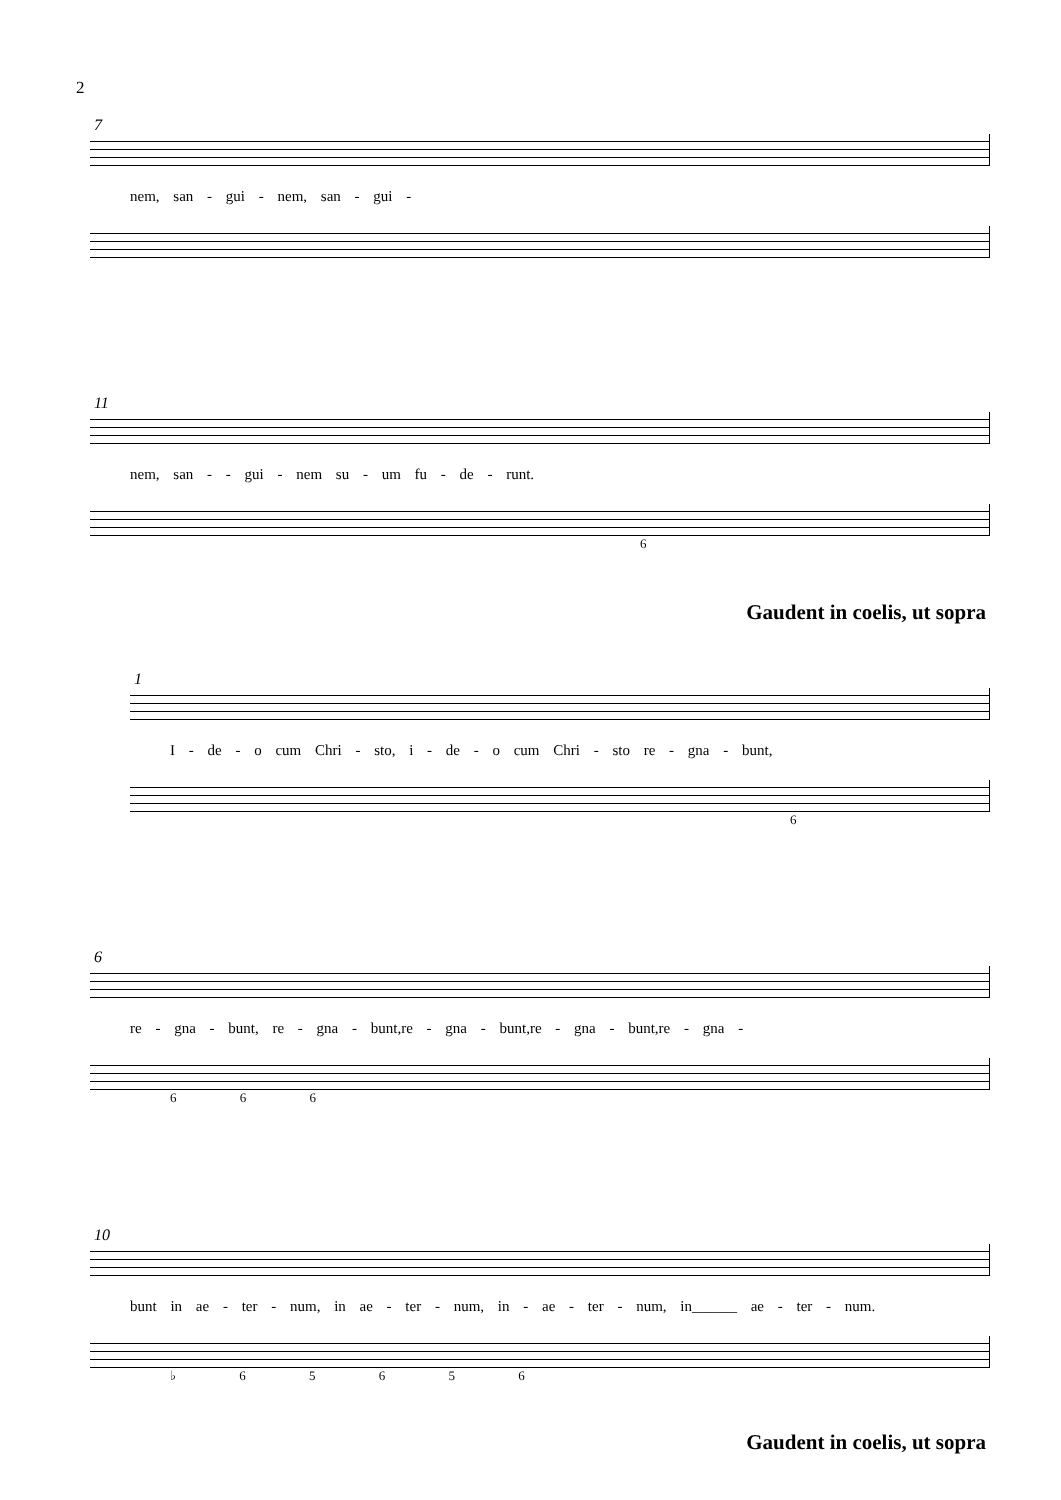2
7
nem, san - gui - nem, san - gui -
11
nem, san - - gui - nem su - um fu - de - runt.
6
Gaudent in coelis, ut sopra
1
I - de - o cum Chri - sto, i - de - o cum Chri - sto re - gna - bunt,
6
6
re - gna - bunt, re - gna - bunt,re - gna - bunt,re - gna - bunt,re - gna -
6 6 6
10
bunt in ae - ter - num, in ae - ter - num, in - ae - ter - num, in______ ae - ter - num.
♭ 6 5 6 5 6
Gaudent in coelis, ut sopra